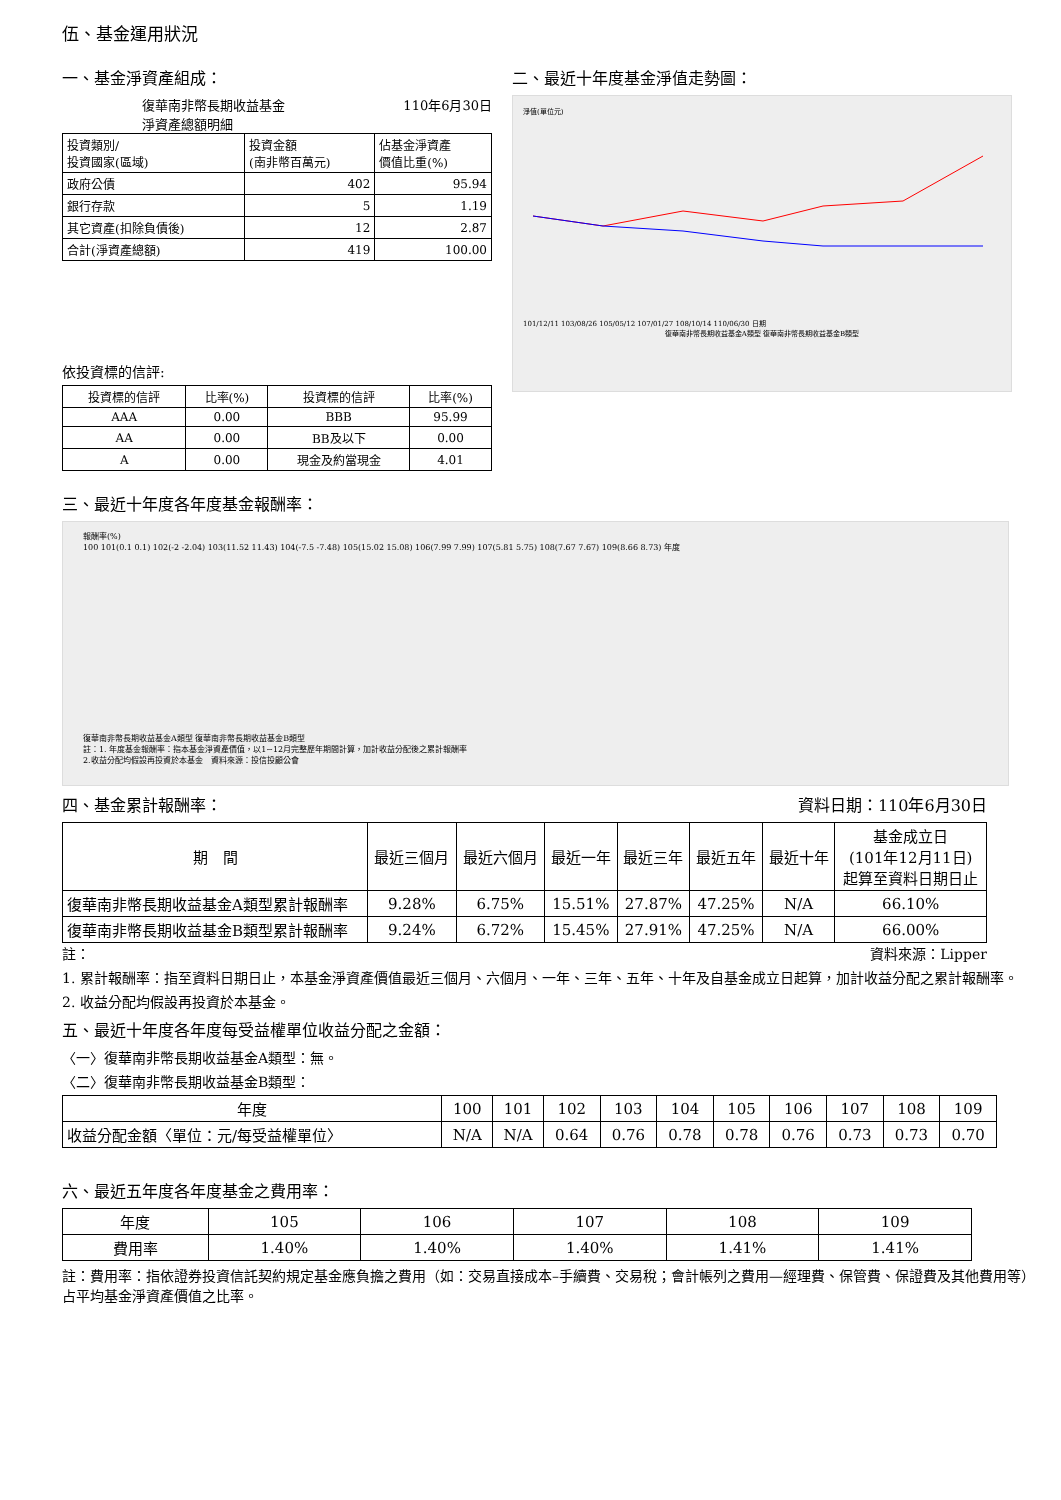伍、基金運用狀況
一、基金淨資產組成：
復華南非幣長期收益基金
淨資產總額明細 110年6月30日
| 投資類別/ 投資國家(區域) | 投資金額 (南非幣百萬元) | 佔基金淨資產 價值比重(%) |
| 政府公債 | 402 | 95.94 |
| 銀行存款 | 5 | 1.19 |
| 其它資產(扣除負債後) | 12 | 2.87 |
| 合計(淨資產總額) | 419 | 100.00 |
依投資標的信評:
| 投資標的信評 | 比率(%) | 投資標的信評 | 比率(%) |
| AAA | 0.00 | BBB | 95.99 |
| AA | 0.00 | BB及以下 | 0.00 |
| A | 0.00 | 現金及約當現金 | 4.01 |
二、最近十年度基金淨值走勢圖：
淨值(單位元)
101/12/11 103/08/26 105/05/12 107/01/27 108/10/14 110/06/30 日期
復華南非幣長期收益基金A類型 復華南非幣長期收益基金B類型
三、最近十年度各年度基金報酬率：
報酬率(%)
100 101(0.1 0.1) 102(-2 -2.04) 103(11.52 11.43) 104(-7.5 -7.48) 105(15.02 15.08) 106(7.99 7.99) 107(5.81 5.75) 108(7.67 7.67) 109(8.66 8.73) 年度
復華南非幣長期收益基金A類型 復華南非幣長期收益基金B類型
註：1. 年度基金報酬率：指本基金淨資產價值，以1~12月完整歷年期間計算，加計收益分配後之累計報酬率
2.收益分配均假設再投資於本基金　資料來源：投信投顧公會
四、基金累計報酬率： 資料日期：110年6月30日
| 期 間 | 最近三個月 | 最近六個月 | 最近一年 | 最近三年 | 最近五年 | 最近十年 | 基金成立日 (101年12月11日) 起算至資料日期日止 |
| 復華南非幣長期收益基金A類型累計報酬率 | 9.28% | 6.75% | 15.51% | 27.87% | 47.25% | N/A | 66.10% |
| 復華南非幣長期收益基金B類型累計報酬率 | 9.24% | 6.72% | 15.45% | 27.91% | 47.25% | N/A | 66.00% |
註： 資料來源：Lipper
1. 累計報酬率：指至資料日期日止，本基金淨資產價值最近三個月、六個月、一年、三年、五年、十年及自基金成立日起算，加計收益分配之累計報酬率。
2. 收益分配均假設再投資於本基金。
五、最近十年度各年度每受益權單位收益分配之金額：
〈一〉復華南非幣長期收益基金A類型：無。
〈二〉復華南非幣長期收益基金B類型：
| 年度 | 100 | 101 | 102 | 103 | 104 | 105 | 106 | 107 | 108 | 109 |
| 收益分配金額〈單位：元/每受益權單位〉 | N/A | N/A | 0.64 | 0.76 | 0.78 | 0.78 | 0.76 | 0.73 | 0.73 | 0.70 |
六、最近五年度各年度基金之費用率：
| 年度 | 105 | 106 | 107 | 108 | 109 |
| 費用率 | 1.40% | 1.40% | 1.40% | 1.41% | 1.41% |
註：費用率：指依證券投資信託契約規定基金應負擔之費用（如：交易直接成本–手續費、交易稅；會計帳列之費用—經理費、保管費、保證費及其他費用等）占平均基金淨資產價值之比率。